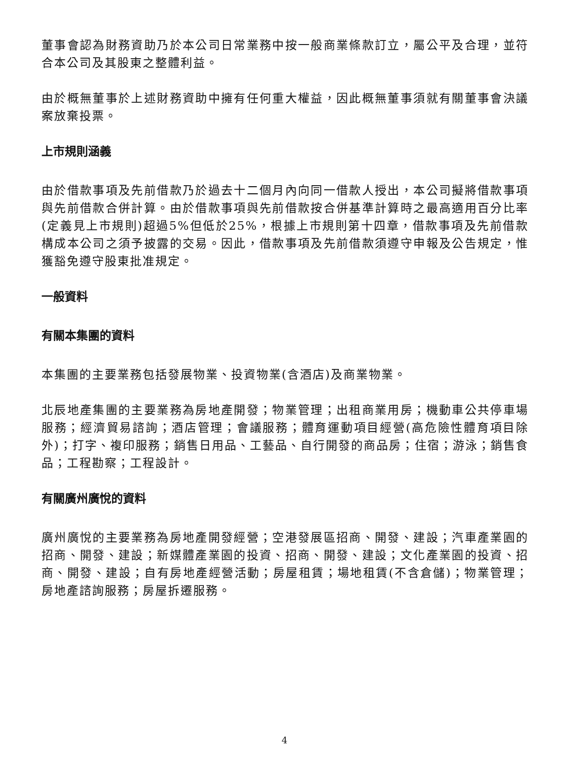董事會認為財務資助乃於本公司日常業務中按一般商業條款訂立，屬公平及合理，並符合本公司及其股東之整體利益。
由於概無董事於上述財務資助中擁有任何重大權益，因此概無董事須就有關董事會決議案放棄投票。
上市規則涵義
由於借款事項及先前借款乃於過去十二個月內向同一借款人授出，本公司擬將借款事項與先前借款合併計算。由於借款事項與先前借款按合併基準計算時之最高適用百分比率(定義見上市規則)超過5%但低於25%，根據上市規則第十四章，借款事項及先前借款構成本公司之須予披露的交易。因此，借款事項及先前借款須遵守申報及公告規定，惟獲豁免遵守股東批准規定。
一般資料
有關本集團的資料
本集團的主要業務包括發展物業、投資物業(含酒店)及商業物業。
北辰地產集團的主要業務為房地產開發；物業管理；出租商業用房；機動車公共停車場服務；經濟貿易諮詢；酒店管理；會議服務；體育運動項目經營(高危險性體育項目除外)；打字、複印服務；銷售日用品、工藝品、自行開發的商品房；住宿；游泳；銷售食品；工程勘察；工程設計。
有關廣州廣悅的資料
廣州廣悅的主要業務為房地產開發經營；空港發展區招商、開發、建設；汽車產業園的招商、開發、建設；新媒體產業園的投資、招商、開發、建設；文化產業園的投資、招商、開發、建設；自有房地產經營活動；房屋租賃；場地租賃(不含倉儲)；物業管理；房地產諮詢服務；房屋拆遷服務。
4